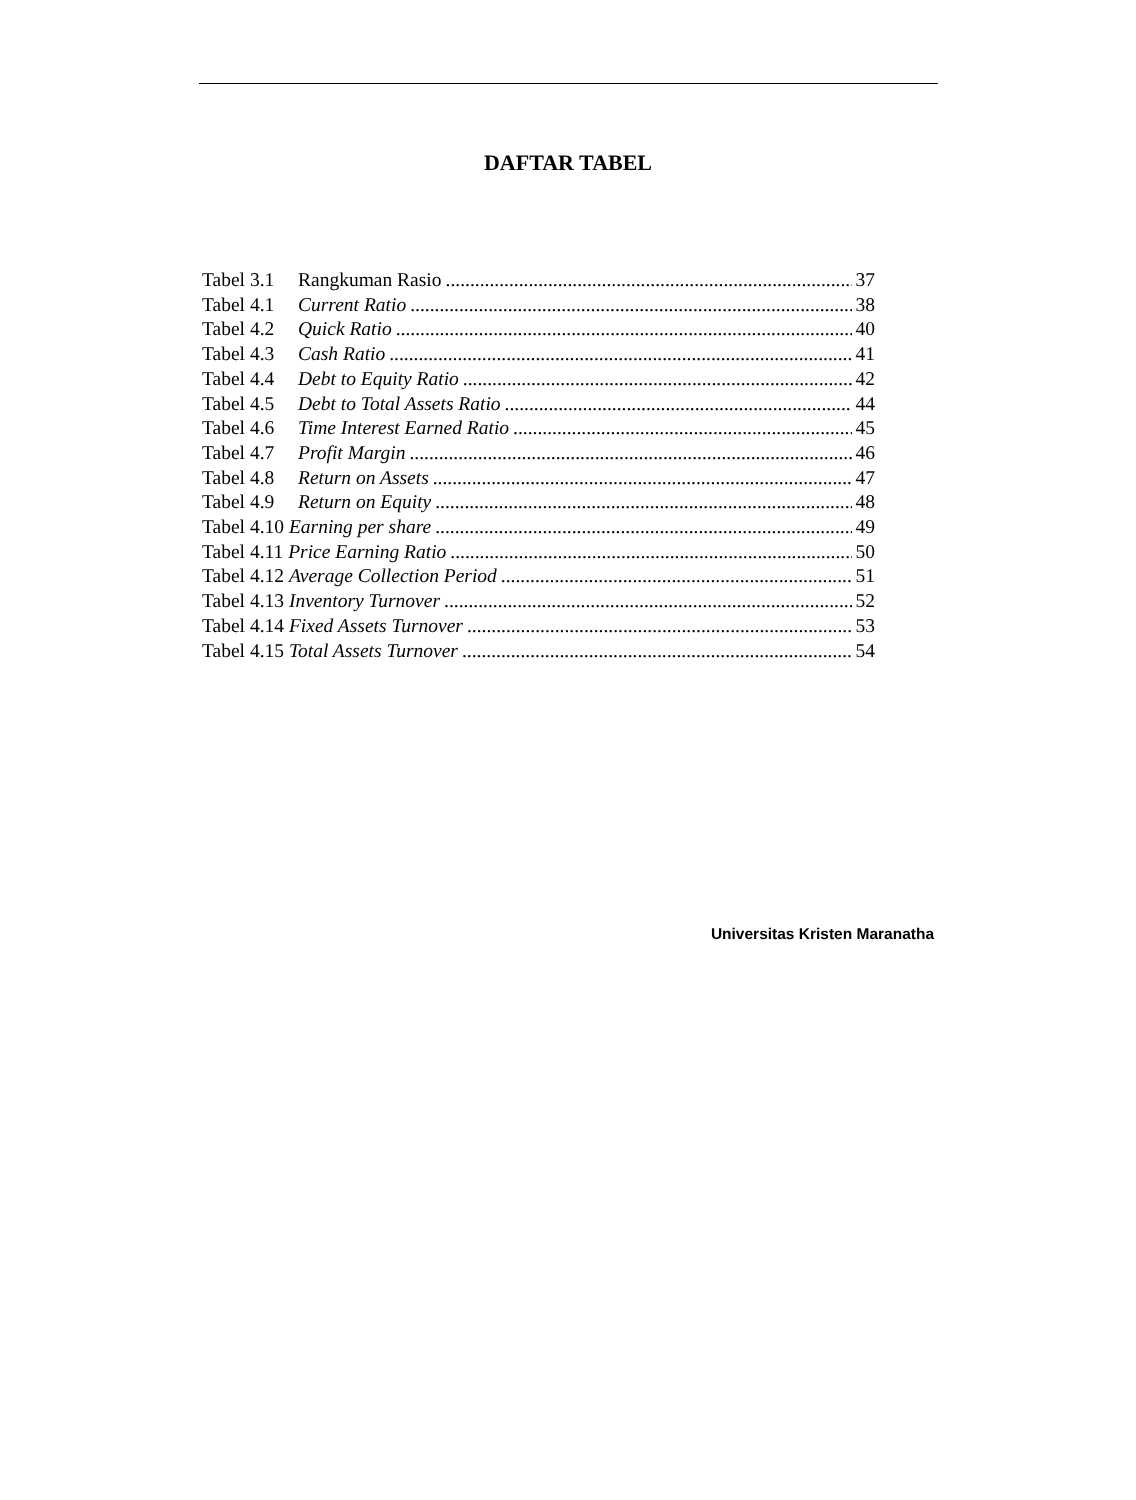DAFTAR TABEL
Tabel 3.1 Rangkuman Rasio 37
Tabel 4.1 Current Ratio 38
Tabel 4.2 Quick Ratio 40
Tabel 4.3 Cash Ratio 41
Tabel 4.4 Debt to Equity Ratio 42
Tabel 4.5 Debt to Total Assets Ratio 44
Tabel 4.6 Time Interest Earned Ratio 45
Tabel 4.7 Profit Margin 46
Tabel 4.8 Return on Assets 47
Tabel 4.9 Return on Equity 48
Tabel 4.10 Earning per share 49
Tabel 4.11 Price Earning Ratio 50
Tabel 4.12 Average Collection Period 51
Tabel 4.13 Inventory Turnover 52
Tabel 4.14 Fixed Assets Turnover 53
Tabel 4.15 Total Assets Turnover 54
Universitas Kristen Maranatha